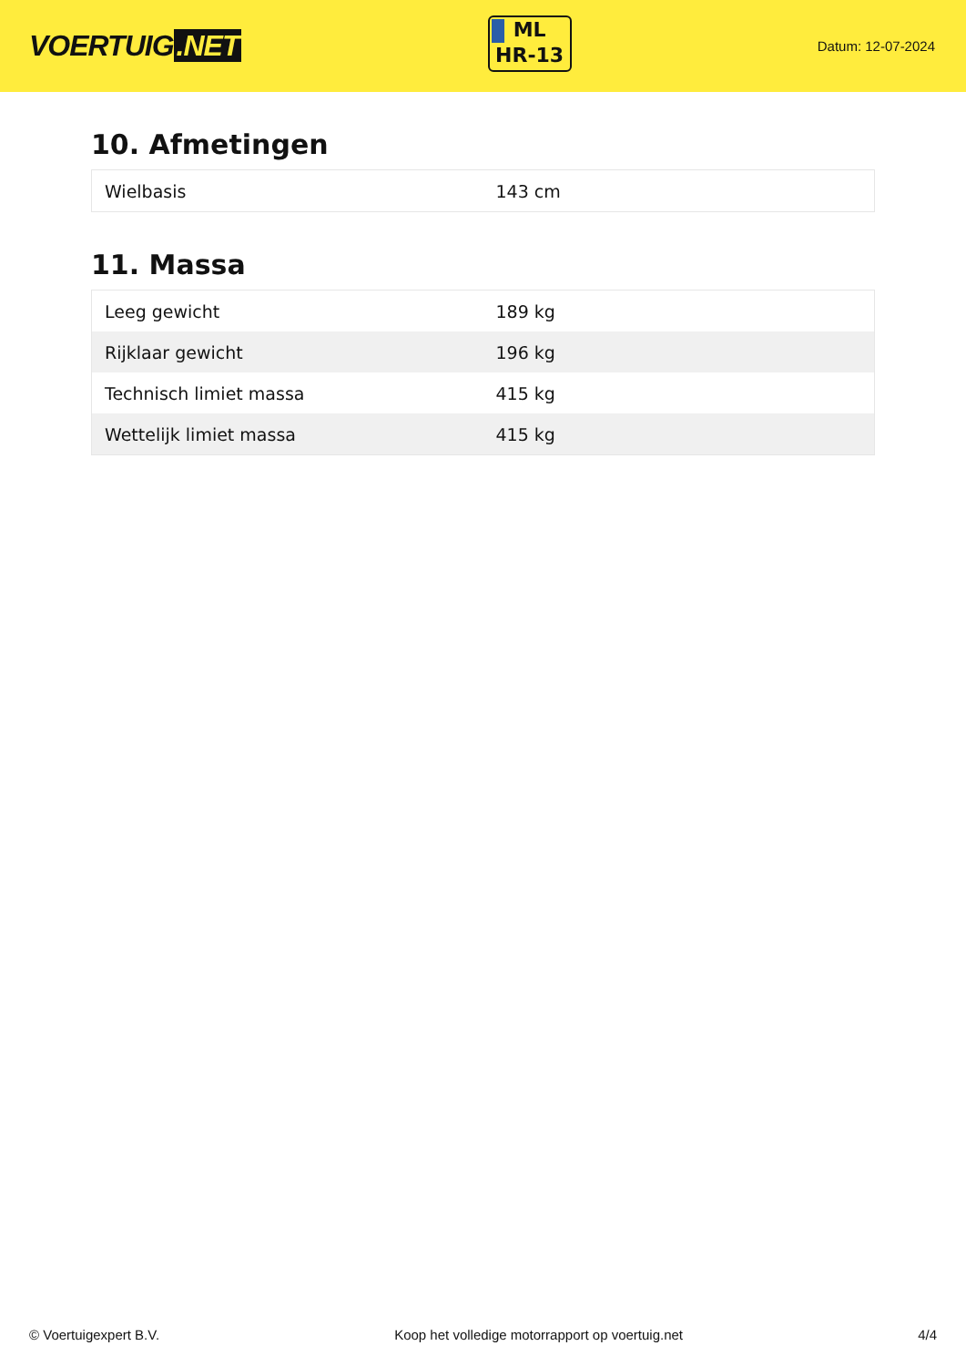VOERTUIG.NET
ML
HR-13
Datum: 12-07-2024
10. Afmetingen
| Wielbasis | 143 cm |
11. Massa
| Leeg gewicht | 189 kg |
| Rijklaar gewicht | 196 kg |
| Technisch limiet massa | 415 kg |
| Wettelijk limiet massa | 415 kg |
© Voertuigexpert B.V. Koop het volledige motorrapport op voertuig.net 4/4